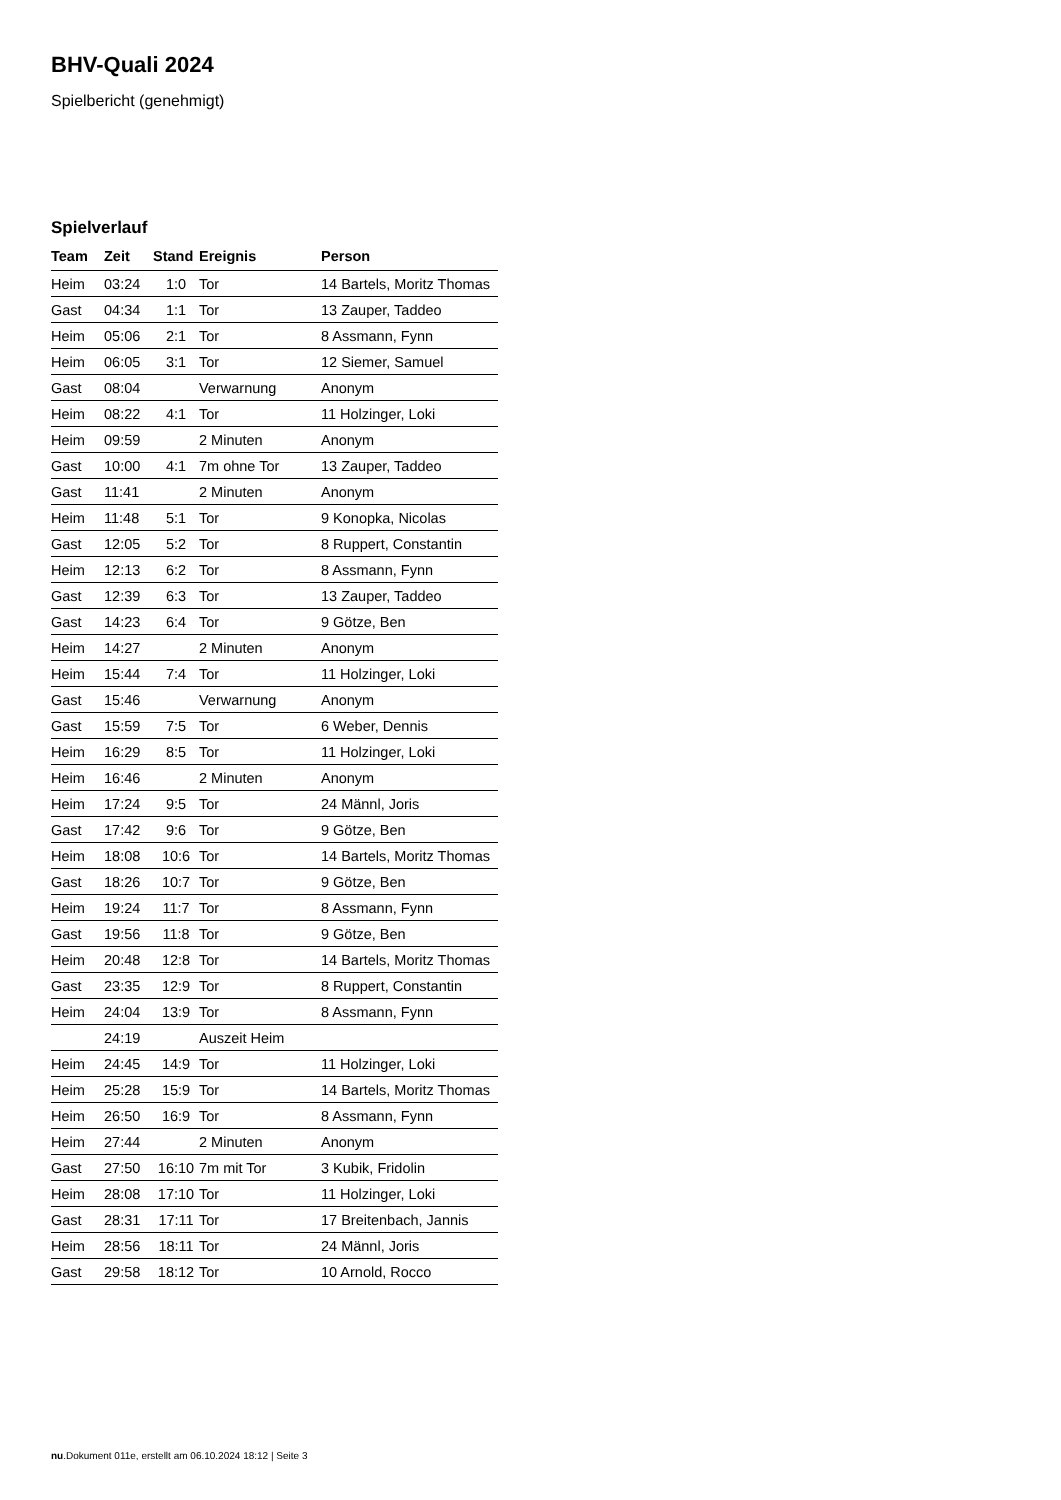BHV-Quali 2024
Spielbericht (genehmigt)
Spielverlauf
| Team | Zeit | Stand | Ereignis | Person |
| --- | --- | --- | --- | --- |
| Heim | 03:24 | 1:0 | Tor | 14 Bartels, Moritz Thomas |
| Gast | 04:34 | 1:1 | Tor | 13 Zauper, Taddeo |
| Heim | 05:06 | 2:1 | Tor | 8 Assmann, Fynn |
| Heim | 06:05 | 3:1 | Tor | 12 Siemer, Samuel |
| Gast | 08:04 | | Verwarnung | Anonym |
| Heim | 08:22 | 4:1 | Tor | 11 Holzinger, Loki |
| Heim | 09:59 | | 2 Minuten | Anonym |
| Gast | 10:00 | 4:1 | 7m ohne Tor | 13 Zauper, Taddeo |
| Gast | 11:41 | | 2 Minuten | Anonym |
| Heim | 11:48 | 5:1 | Tor | 9 Konopka, Nicolas |
| Gast | 12:05 | 5:2 | Tor | 8 Ruppert, Constantin |
| Heim | 12:13 | 6:2 | Tor | 8 Assmann, Fynn |
| Gast | 12:39 | 6:3 | Tor | 13 Zauper, Taddeo |
| Gast | 14:23 | 6:4 | Tor | 9 Götze, Ben |
| Heim | 14:27 | | 2 Minuten | Anonym |
| Heim | 15:44 | 7:4 | Tor | 11 Holzinger, Loki |
| Gast | 15:46 | | Verwarnung | Anonym |
| Gast | 15:59 | 7:5 | Tor | 6 Weber, Dennis |
| Heim | 16:29 | 8:5 | Tor | 11 Holzinger, Loki |
| Heim | 16:46 | | 2 Minuten | Anonym |
| Heim | 17:24 | 9:5 | Tor | 24 Männl, Joris |
| Gast | 17:42 | 9:6 | Tor | 9 Götze, Ben |
| Heim | 18:08 | 10:6 | Tor | 14 Bartels, Moritz Thomas |
| Gast | 18:26 | 10:7 | Tor | 9 Götze, Ben |
| Heim | 19:24 | 11:7 | Tor | 8 Assmann, Fynn |
| Gast | 19:56 | 11:8 | Tor | 9 Götze, Ben |
| Heim | 20:48 | 12:8 | Tor | 14 Bartels, Moritz Thomas |
| Gast | 23:35 | 12:9 | Tor | 8 Ruppert, Constantin |
| Heim | 24:04 | 13:9 | Tor | 8 Assmann, Fynn |
| | 24:19 | | Auszeit Heim | |
| Heim | 24:45 | 14:9 | Tor | 11 Holzinger, Loki |
| Heim | 25:28 | 15:9 | Tor | 14 Bartels, Moritz Thomas |
| Heim | 26:50 | 16:9 | Tor | 8 Assmann, Fynn |
| Heim | 27:44 | | 2 Minuten | Anonym |
| Gast | 27:50 | 16:10 | 7m mit Tor | 3 Kubik, Fridolin |
| Heim | 28:08 | 17:10 | Tor | 11 Holzinger, Loki |
| Gast | 28:31 | 17:11 | Tor | 17 Breitenbach, Jannis |
| Heim | 28:56 | 18:11 | Tor | 24 Männl, Joris |
| Gast | 29:58 | 18:12 | Tor | 10 Arnold, Rocco |
nu.Dokument 011e, erstellt am 06.10.2024 18:12 | Seite 3